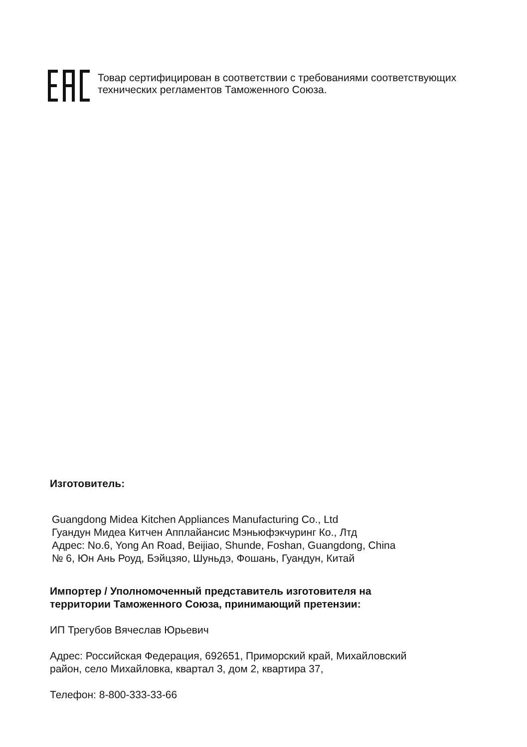Товар сертифицирован в соответствии с требованиями соответствующих
технических регламентов Таможенного Союза.
Изготовитель:
Guangdong Midea Kitchen Appliances Manufacturing Co., Ltd
Гуандун Мидеа Китчен Апплайансис Мэньюфэкчуринг Ко., Лтд
Адрес: No.6, Yong An Road, Beijiao, Shunde, Foshan, Guangdong, China
№ 6, Юн Ань Роуд, Бэйцзяо, Шуньдэ, Фошань, Гуандун, Китай
Импортер / Уполномоченный представитель изготовителя на
территории Таможенного Союза, принимающий претензии:
ИП Трегубов Вячеслав Юрьевич
Адрес: Российская Федерация, 692651, Приморский край, Михайловский
район, село Михайловка, квартал 3, дом 2, квартира 37,
Телефон: 8-800-333-33-66